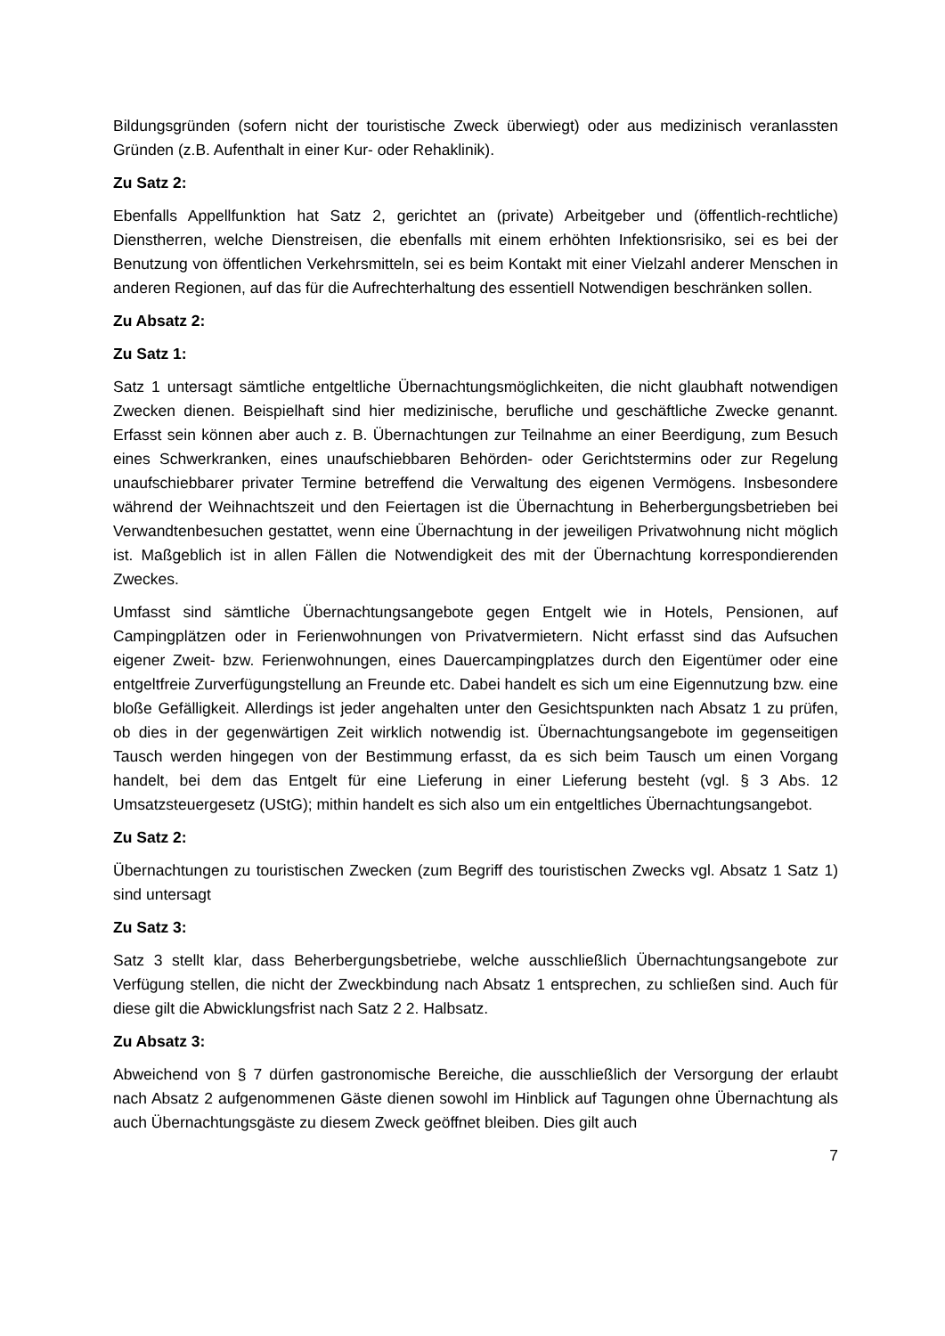Bildungsgründen (sofern nicht der touristische Zweck überwiegt) oder aus medizinisch veranlassten Gründen (z.B. Aufenthalt in einer Kur- oder Rehaklinik).
Zu Satz 2:
Ebenfalls Appellfunktion hat Satz 2, gerichtet an (private) Arbeitgeber und (öffentlich-rechtliche) Dienstherren, welche Dienstreisen, die ebenfalls mit einem erhöhten Infektionsrisiko, sei es bei der Benutzung von öffentlichen Verkehrsmitteln, sei es beim Kontakt mit einer Vielzahl anderer Menschen in anderen Regionen, auf das für die Aufrechterhaltung des essentiell Notwendigen beschränken sollen.
Zu Absatz 2:
Zu Satz 1:
Satz 1 untersagt sämtliche entgeltliche Übernachtungsmöglichkeiten, die nicht glaubhaft notwendigen Zwecken dienen. Beispielhaft sind hier medizinische, berufliche und geschäftliche Zwecke genannt. Erfasst sein können aber auch z. B. Übernachtungen zur Teilnahme an einer Beerdigung, zum Besuch eines Schwerkranken, eines unaufschiebbaren Behörden- oder Gerichtstermins oder zur Regelung unaufschiebbarer privater Termine betreffend die Verwaltung des eigenen Vermögens. Insbesondere während der Weihnachtszeit und den Feiertagen ist die Übernachtung in Beherbergungsbetrieben bei Verwandtenbesuchen gestattet, wenn eine Übernachtung in der jeweiligen Privatwohnung nicht möglich ist. Maßgeblich ist in allen Fällen die Notwendigkeit des mit der Übernachtung korrespondierenden Zweckes.
Umfasst sind sämtliche Übernachtungsangebote gegen Entgelt wie in Hotels, Pensionen, auf Campingplätzen oder in Ferienwohnungen von Privatvermietern. Nicht erfasst sind das Aufsuchen eigener Zweit- bzw. Ferienwohnungen, eines Dauercampingplatzes durch den Eigentümer oder eine entgeltfreie Zurverfügungstellung an Freunde etc. Dabei handelt es sich um eine Eigennutzung bzw. eine bloße Gefälligkeit. Allerdings ist jeder angehalten unter den Gesichtspunkten nach Absatz 1 zu prüfen, ob dies in der gegenwärtigen Zeit wirklich notwendig ist. Übernachtungsangebote im gegenseitigen Tausch werden hingegen von der Bestimmung erfasst, da es sich beim Tausch um einen Vorgang handelt, bei dem das Entgelt für eine Lieferung in einer Lieferung besteht (vgl. § 3 Abs. 12 Umsatzsteuergesetz (UStG); mithin handelt es sich also um ein entgeltliches Übernachtungsangebot.
Zu Satz 2:
Übernachtungen zu touristischen Zwecken (zum Begriff des touristischen Zwecks vgl. Absatz 1 Satz 1) sind untersagt
Zu Satz 3:
Satz 3 stellt klar, dass Beherbergungsbetriebe, welche ausschließlich Übernachtungsangebote zur Verfügung stellen, die nicht der Zweckbindung nach Absatz 1 entsprechen, zu schließen sind. Auch für diese gilt die Abwicklungsfrist nach Satz 2 2. Halbsatz.
Zu Absatz 3:
Abweichend von § 7 dürfen gastronomische Bereiche, die ausschließlich der Versorgung der erlaubt nach Absatz 2 aufgenommenen Gäste dienen sowohl im Hinblick auf Tagungen ohne Übernachtung als auch Übernachtungsgäste zu diesem Zweck geöffnet bleiben. Dies gilt auch
7